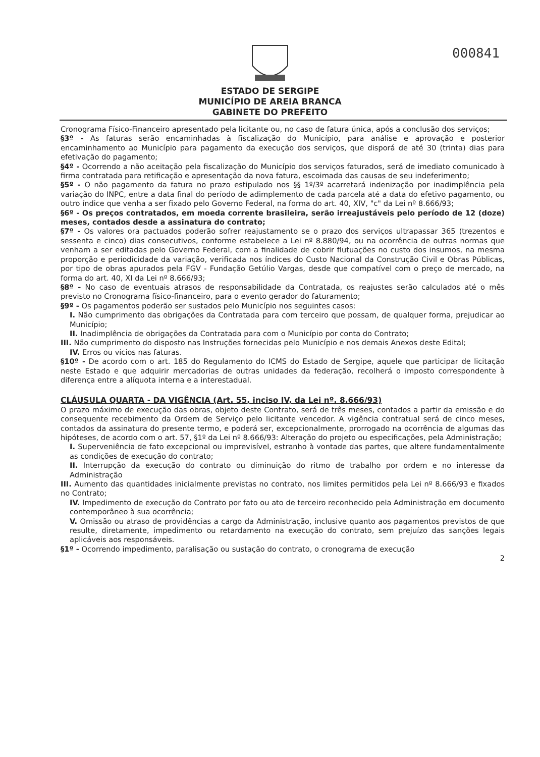000841
ESTADO DE SERGIPE
MUNICÍPIO DE AREIA BRANCA
GABINETE DO PREFEITO
Cronograma Físico-Financeiro apresentado pela licitante ou, no caso de fatura única, após a conclusão dos serviços;
§3º - As faturas serão encaminhadas à fiscalização do Município, para análise e aprovação e posterior encaminhamento ao Município para pagamento da execução dos serviços, que disporá de até 30 (trinta) dias para efetivação do pagamento;
§4º - Ocorrendo a não aceitação pela fiscalização do Município dos serviços faturados, será de imediato comunicado à firma contratada para retificação e apresentação da nova fatura, escoimada das causas de seu indeferimento;
§5º - O não pagamento da fatura no prazo estipulado nos §§ 1º/3º acarretará indenização por inadimplência pela variação do INPC, entre a data final do período de adimplemento de cada parcela até a data do efetivo pagamento, ou outro índice que venha a ser fixado pelo Governo Federal, na forma do art. 40, XIV, "c" da Lei nº 8.666/93;
§6º - Os preços contratados, em moeda corrente brasileira, serão irreajustáveis pelo período de 12 (doze) meses, contados desde a assinatura do contrato;
§7º - Os valores ora pactuados poderão sofrer reajustamento se o prazo dos serviços ultrapassar 365 (trezentos e sessenta e cinco) dias consecutivos, conforme estabelece a Lei nº 8.880/94, ou na ocorrência de outras normas que venham a ser editadas pelo Governo Federal, com a finalidade de cobrir flutuações no custo dos insumos, na mesma proporção e periodicidade da variação, verificada nos índices do Custo Nacional da Construção Civil e Obras Públicas, por tipo de obras apurados pela FGV - Fundação Getúlio Vargas, desde que compatível com o preço de mercado, na forma do art. 40, XI da Lei nº 8.666/93;
§8º - No caso de eventuais atrasos de responsabilidade da Contratada, os reajustes serão calculados até o mês previsto no Cronograma físico-financeiro, para o evento gerador do faturamento;
§9º - Os pagamentos poderão ser sustados pelo Município nos seguintes casos:
I. Não cumprimento das obrigações da Contratada para com terceiro que possam, de qualquer forma, prejudicar ao Município;
II. Inadimplência de obrigações da Contratada para com o Município por conta do Contrato;
III. Não cumprimento do disposto nas Instruções fornecidas pelo Município e nos demais Anexos deste Edital;
IV. Erros ou vícios nas faturas.
§10º - De acordo com o art. 185 do Regulamento do ICMS do Estado de Sergipe, aquele que participar de licitação neste Estado e que adquirir mercadorias de outras unidades da federação, recolherá o imposto correspondente à diferença entre a alíquota interna e a interestadual.
CLÁUSULA QUARTA - DA VIGÊNCIA (Art. 55, inciso IV, da Lei nº. 8.666/93)
O prazo máximo de execução das obras, objeto deste Contrato, será de três meses, contados a partir da emissão e do consequente recebimento da Ordem de Serviço pelo licitante vencedor. A vigência contratual será de cinco meses, contados da assinatura do presente termo, e poderá ser, excepcionalmente, prorrogado na ocorrência de algumas das hipóteses, de acordo com o art. 57, §1º da Lei nº 8.666/93: Alteração do projeto ou especificações, pela Administração;
I. Superveniência de fato excepcional ou imprevisível, estranho à vontade das partes, que altere fundamentalmente as condições de execução do contrato;
II. Interrupção da execução do contrato ou diminuição do ritmo de trabalho por ordem e no interesse da Administração
III. Aumento das quantidades inicialmente previstas no contrato, nos limites permitidos pela Lei nº 8.666/93 e fixados no Contrato;
IV. Impedimento de execução do Contrato por fato ou ato de terceiro reconhecido pela Administração em documento contemporâneo à sua ocorrência;
V. Omissão ou atraso de providências a cargo da Administração, inclusive quanto aos pagamentos previstos de que resulte, diretamente, impedimento ou retardamento na execução do contrato, sem prejuízo das sanções legais aplicáveis aos responsáveis.
§1º - Ocorrendo impedimento, paralisação ou sustação do contrato, o cronograma de execução
2